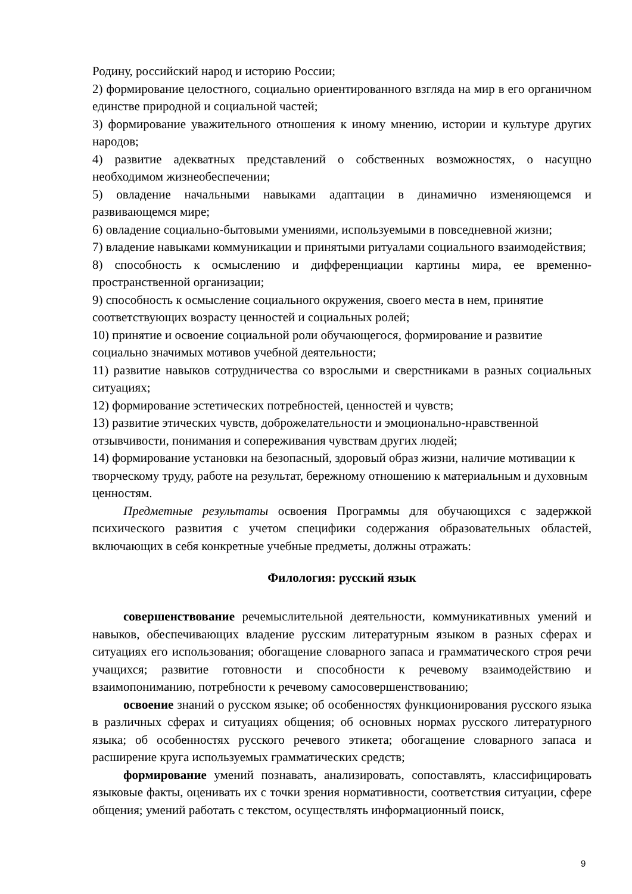Родину, российский народ и историю России;
2) формирование целостного, социально ориентированного взгляда на мир в его органичном единстве природной и социальной частей;
3) формирование уважительного отношения к иному мнению, истории и культуре других народов;
4) развитие адекватных представлений о собственных возможностях, о насущно необходимом жизнеобеспечении;
5) овладение начальными навыками адаптации в динамично изменяющемся и развивающемся мире;
6) овладение социально-бытовыми умениями, используемыми в повседневной жизни;
7) владение навыками коммуникации и принятыми ритуалами социального взаимодействия;
8) способность к осмыслению и дифференциации картины мира, ее временно-пространственной организации;
9) способность к осмысление социального окружения, своего места в нем, принятие соответствующих возрасту ценностей и социальных ролей;
10) принятие и освоение социальной роли обучающегося, формирование и развитие социально значимых мотивов учебной деятельности;
11) развитие навыков сотрудничества со взрослыми и сверстниками в разных социальных ситуациях;
12) формирование эстетических потребностей, ценностей и чувств;
13) развитие этических чувств, доброжелательности и эмоционально-нравственной отзывчивости, понимания и сопереживания чувствам других людей;
14) формирование установки на безопасный, здоровый образ жизни, наличие мотивации к творческому труду, работе на результат, бережному отношению к материальным и духовным ценностям.
Предметные результаты освоения Программы для обучающихся с задержкой психического развития с учетом специфики содержания образовательных областей, включающих в себя конкретные учебные предметы, должны отражать:
Филология: русский язык
совершенствование речемыслительной деятельности, коммуникативных умений и навыков, обеспечивающих владение русским литературным языком в разных сферах и ситуациях его использования; обогащение словарного запаса и грамматического строя речи учащихся; развитие готовности и способности к речевому взаимодействию и взаимопониманию, потребности к речевому самосовершенствованию;
освоение знаний о русском языке; об особенностях функционирования русского языка в различных сферах и ситуациях общения; об основных нормах русского литературного языка; об особенностях русского речевого этикета; обогащение словарного запаса и расширение круга используемых грамматических средств;
формирование умений познавать, анализировать, сопоставлять, классифицировать языковые факты, оценивать их с точки зрения нормативности, соответствия ситуации, сфере общения; умений работать с текстом, осуществлять информационный поиск,
9